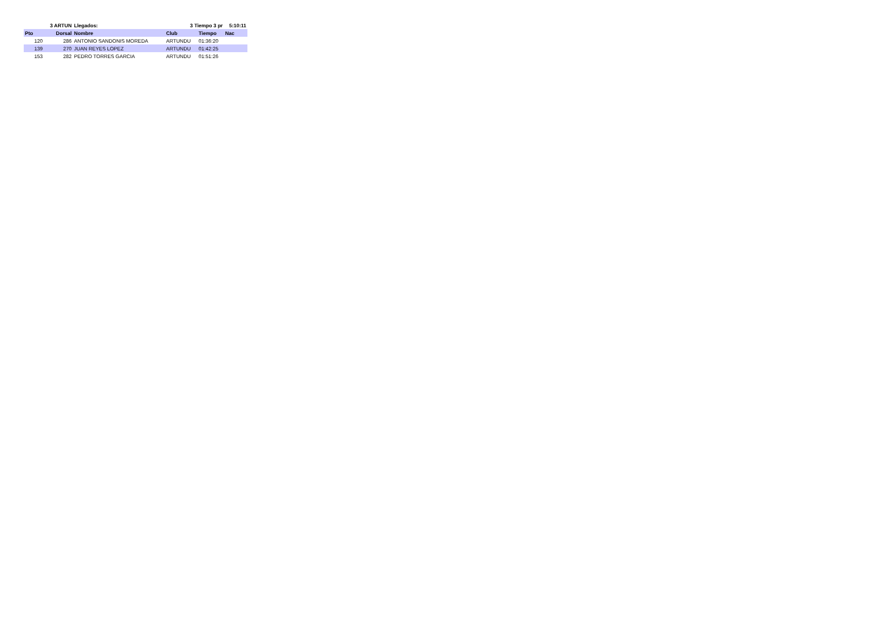| | 3 ARTUN | | Llegados: | 3 Tiempo 3 pr | | 5:10:11 |
| --- | --- | --- | --- | --- | --- | --- |
| Pto | Dorsal | Nombre | | Club | Tiempo | Nac |
| 120 | 286 | ANTONIO SANDONIS MOREDA | | ARTUNDU | 01:36:20 | |
| 139 | 270 | JUAN REYES LOPEZ | | ARTUNDU | 01:42:25 | |
| 153 | 282 | PEDRO TORRES GARCIA | | ARTUNDU | 01:51:26 | |